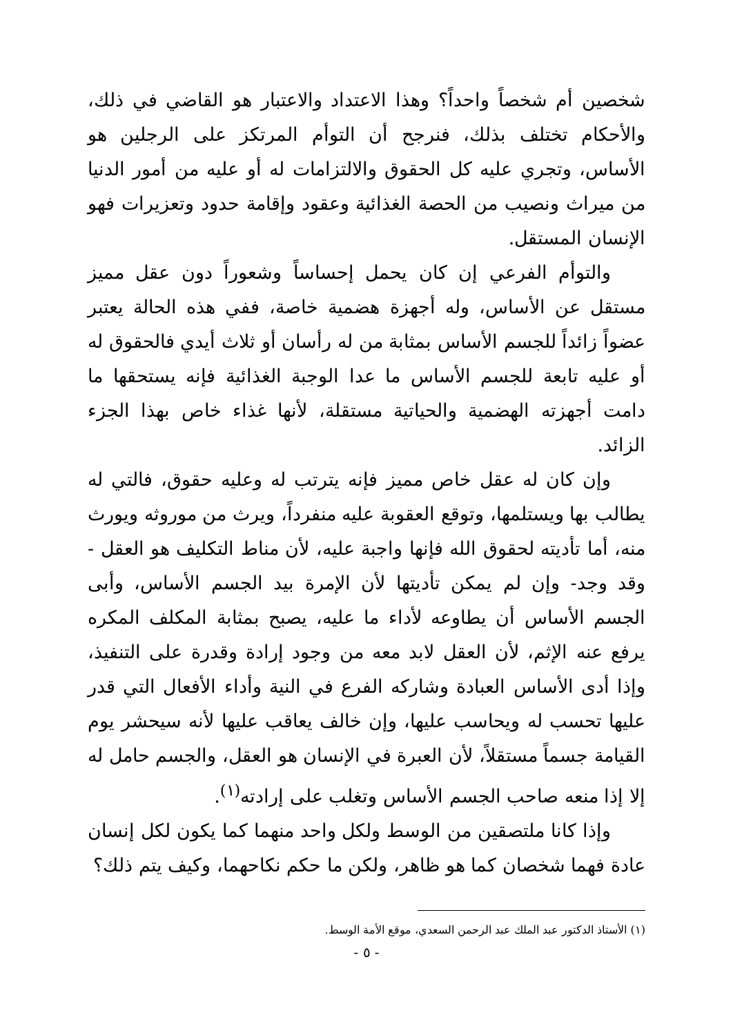شخصين أم شخصاً واحداً؟ وهذا الاعتداد والاعتبار هو القاضي في ذلك، والأحكام تختلف بذلك، فنرجح أن التوأم المرتكز على الرجلين هو الأساس، وتجري عليه كل الحقوق والالتزامات له أو عليه من أمور الدنيا من ميراث ونصيب من الحصة الغذائية وعقود وإقامة حدود وتعزيرات فهو الإنسان المستقل.
والتوأم الفرعي إن كان يحمل إحساساً وشعوراً دون عقل مميز مستقل عن الأساس، وله أجهزة هضمية خاصة، ففي هذه الحالة يعتبر عضواً زائداً للجسم الأساس بمثابة من له رأسان أو ثلاث أيدي فالحقوق له أو عليه تابعة للجسم الأساس ما عدا الوجبة الغذائية فإنه يستحقها ما دامت أجهزته الهضمية والحياتية مستقلة، لأنها غذاء خاص بهذا الجزء الزائد.
وإن كان له عقل خاص مميز فإنه يترتب له وعليه حقوق، فالتي له يطالب بها ويستلمها، وتوقع العقوبة عليه منفرداً، ويرث من موروثه ويورث منه، أما تأديته لحقوق الله فإنها واجبة عليه، لأن مناط التكليف هو العقل - وقد وجد- وإن لم يمكن تأديتها لأن الإمرة بيد الجسم الأساس، وأبى الجسم الأساس أن يطاوعه لأداء ما عليه، يصبح بمثابة المكلف المكره يرفع عنه الإثم، لأن العقل لابد معه من وجود إرادة وقدرة على التنفيذ، وإذا أدى الأساس العبادة وشاركه الفرع في النية وأداء الأفعال التي قدر عليها تحسب له ويحاسب عليها، وإن خالف يعاقب عليها لأنه سيحشر يوم القيامة جسماً مستقلاً، لأن العبرة في الإنسان هو العقل، والجسم حامل له إلا إذا منعه صاحب الجسم الأساس وتغلب على إرادته<sup>(١)</sup>.
وإذا كانا ملتصقين من الوسط ولكل واحد منهما كما يكون لكل إنسان عادة فهما شخصان كما هو ظاهر، ولكن ما حكم نكاحهما، وكيف يتم ذلك؟
(١) الأستاذ الدكتور عبد الملك عبد الرحمن السعدي، موقع الأمة الوسط.
- ٥ -